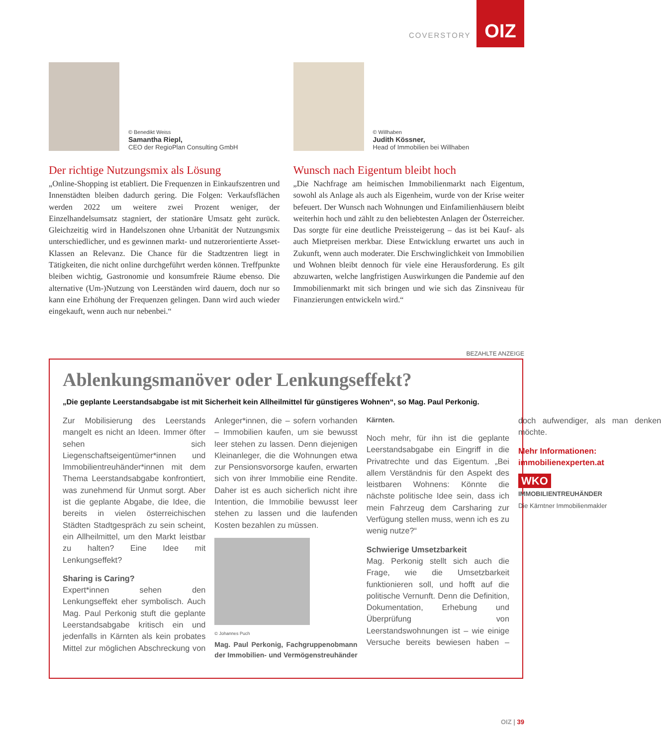COVERSTORY
OIZ
© Benedikt Weiss
Samantha Riepl,
CEO der RegioPlan Consulting GmbH
Der richtige Nutzungsmix als Lösung
„Online-Shopping ist etabliert. Die Frequenzen in Einkaufszentren und Innenstädten bleiben dadurch gering. Die Folgen: Verkaufsflächen werden 2022 um weitere zwei Prozent weniger, der Einzelhandelsumsatz stagniert, der stationäre Umsatz geht zurück. Gleichzeitig wird in Handelszonen ohne Urbanität der Nutzungsmix unterschiedlicher, und es gewinnen markt- und nutzerorientierte Asset-Klassen an Relevanz. Die Chance für die Stadtzentren liegt in Tätigkeiten, die nicht online durchgeführt werden können. Treffpunkte bleiben wichtig, Gastronomie und konsumfreie Räume ebenso. Die alternative (Um-)Nutzung von Leerständen wird dauern, doch nur so kann eine Erhöhung der Frequenzen gelingen. Dann wird auch wieder eingekauft, wenn auch nur nebenbei.“
© Willhaben
Judith Kössner,
Head of Immobilien bei Willhaben
Wunsch nach Eigentum bleibt hoch
„Die Nachfrage am heimischen Immobilienmarkt nach Eigentum, sowohl als Anlage als auch als Eigenheim, wurde von der Krise weiter befeuert. Der Wunsch nach Wohnungen und Einfamilienhäusern bleibt weiterhin hoch und zählt zu den beliebtesten Anlagen der Österreicher. Das sorgte für eine deutliche Preissteigerung – das ist bei Kauf- als auch Mietpreisen merkbar. Diese Entwicklung erwartet uns auch in Zukunft, wenn auch moderater. Die Erschwinglichkeit von Immobilien und Wohnen bleibt dennoch für viele eine Herausforderung. Es gilt abzuwarten, welche langfristigen Auswirkungen die Pandemie auf den Immobilienmarkt mit sich bringen und wie sich das Zinsniveau für Finanzierungen entwickeln wird.“
BEZAHLTE ANZEIGE
Ablenkungsmanöver oder Lenkungseffekt?
„Die geplante Leerstandsabgabe ist mit Sicherheit kein Allheilmittel für günstigeres Wohnen“, so Mag. Paul Perkonig.
Zur Mobilisierung des Leerstands mangelt es nicht an Ideen. Immer öfter sehen sich Liegenschaftseigentümer*innen und Immobilientreuhänder*innen mit dem Thema Leerstandsabgabe konfrontiert, was zunehmend für Unmut sorgt. Aber ist die geplante Abgabe, die Idee, die bereits in vielen österreichischen Städten Stadtgespräch zu sein scheint, ein Allheilmittel, um den Markt leistbar zu halten? Eine Idee mit Lenkungseffekt?
Sharing is Caring?
Expert*innen sehen den Lenkungseffekt eher symbolisch. Auch Mag. Paul Perkonig stuft die geplante Leerstandsabgabe kritisch ein und jedenfalls in Kärnten als kein probates Mittel zur möglichen Abschreckung von Anleger*innen, die – sofern vorhanden – Immobilien kaufen, um sie bewusst leer stehen zu lassen. Denn diejenigen Kleinanleger, die die Wohnungen etwa zur Pensionsvorsorge kaufen, erwarten sich von ihrer Immobilie eine Rendite. Daher ist es auch sicherlich nicht ihre Intention, die Immobilie bewusst leer stehen zu lassen und die laufenden Kosten bezahlen zu müssen.
© Johannes Puch
Mag. Paul Perkonig, Fachgruppenobmann der Immobilien- und Vermögenstreuhänder Kärnten.
Noch mehr, für ihn ist die geplante Leerstandsabgabe ein Eingriff in die Privatrechte und das Eigentum. „Bei allem Verständnis für den Aspekt des leistbaren Wohnens: Könnte die nächste politische Idee sein, dass ich mein Fahrzeug dem Carsharing zur Verfügung stellen muss, wenn ich es zu wenig nutze?“
Schwierige Umsetzbarkeit
Mag. Perkonig stellt sich auch die Frage, wie die Umsetzbarkeit funktionieren soll, und hofft auf die politische Vernunft. Denn die Definition, Dokumentation, Erhebung und Überprüfung von Leerstandswohnungen ist – wie einige Versuche bereits bewiesen haben – doch aufwendiger, als man denken möchte.
Mehr Informationen:
immobilienexperten.at
WKO
IMMOBILIENTREUHÄNDER
Die Kärntner Immobilienmakler
OIZ | 39